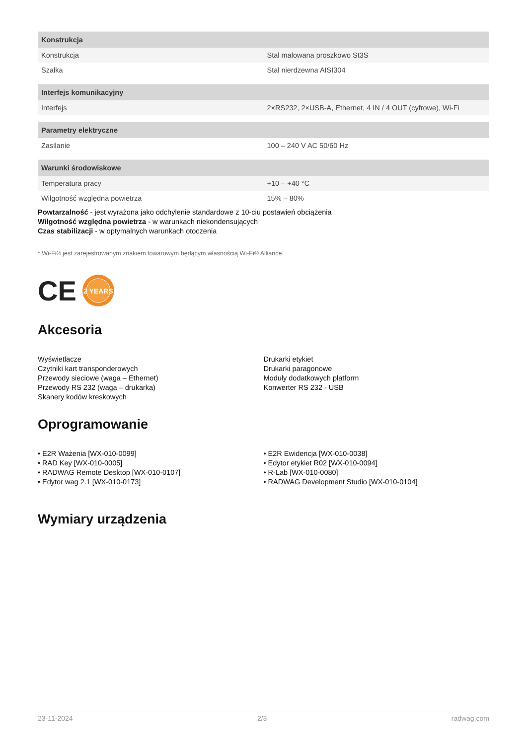| Konstrukcja | |
| --- | --- |
| Konstrukcja | Stal malowana proszkowo St3S |
| Szalka | Stal nierdzewna AISI304 |
| Interfejs komunikacyjny | |
| --- | --- |
| Interfejs | 2×RS232, 2×USB-A, Ethernet, 4 IN / 4 OUT (cyfrowe), Wi-Fi |
| Parametry elektryczne | |
| --- | --- |
| Zasilanie | 100 – 240 V AC 50/60 Hz |
| Warunki środowiskowe | |
| --- | --- |
| Temperatura pracy | +10 – +40 °C |
| Wilgotność względna powietrza | 15% – 80% |
Powtarzalność - jest wyrażona jako odchylenie standardowe z 10-ciu postawień obciążenia
Wilgotność względna powietrza - w warunkach niekondensujących
Czas stabilizacji - w optymalnych warunkach otoczenia
* Wi-Fi® jest zarejestrowanym znakiem towarowym będącym własnością Wi-Fi® Alliance.
CE
2 YEARS
Akcesoria
Wyświetlacze
Czytniki kart transponderowych
Przewody sieciowe (waga – Ethernet)
Przewody RS 232 (waga – drukarka)
Skanery kodów kreskowych
Drukarki etykiet
Drukarki paragonowe
Moduły dodatkowych platform
Konwerter RS 232 - USB
Oprogramowanie
• E2R Ważenia [WX-010-0099]
• RAD Key [WX-010-0005]
• RADWAG Remote Desktop [WX-010-0107]
• Edytor wag 2.1 [WX-010-0173]
• E2R Ewidencja [WX-010-0038]
• Edytor etykiet R02 [WX-010-0094]
• R-Lab [WX-010-0080]
• RADWAG Development Studio [WX-010-0104]
Wymiary urządzenia
23-11-2024 2/3 radwag.com